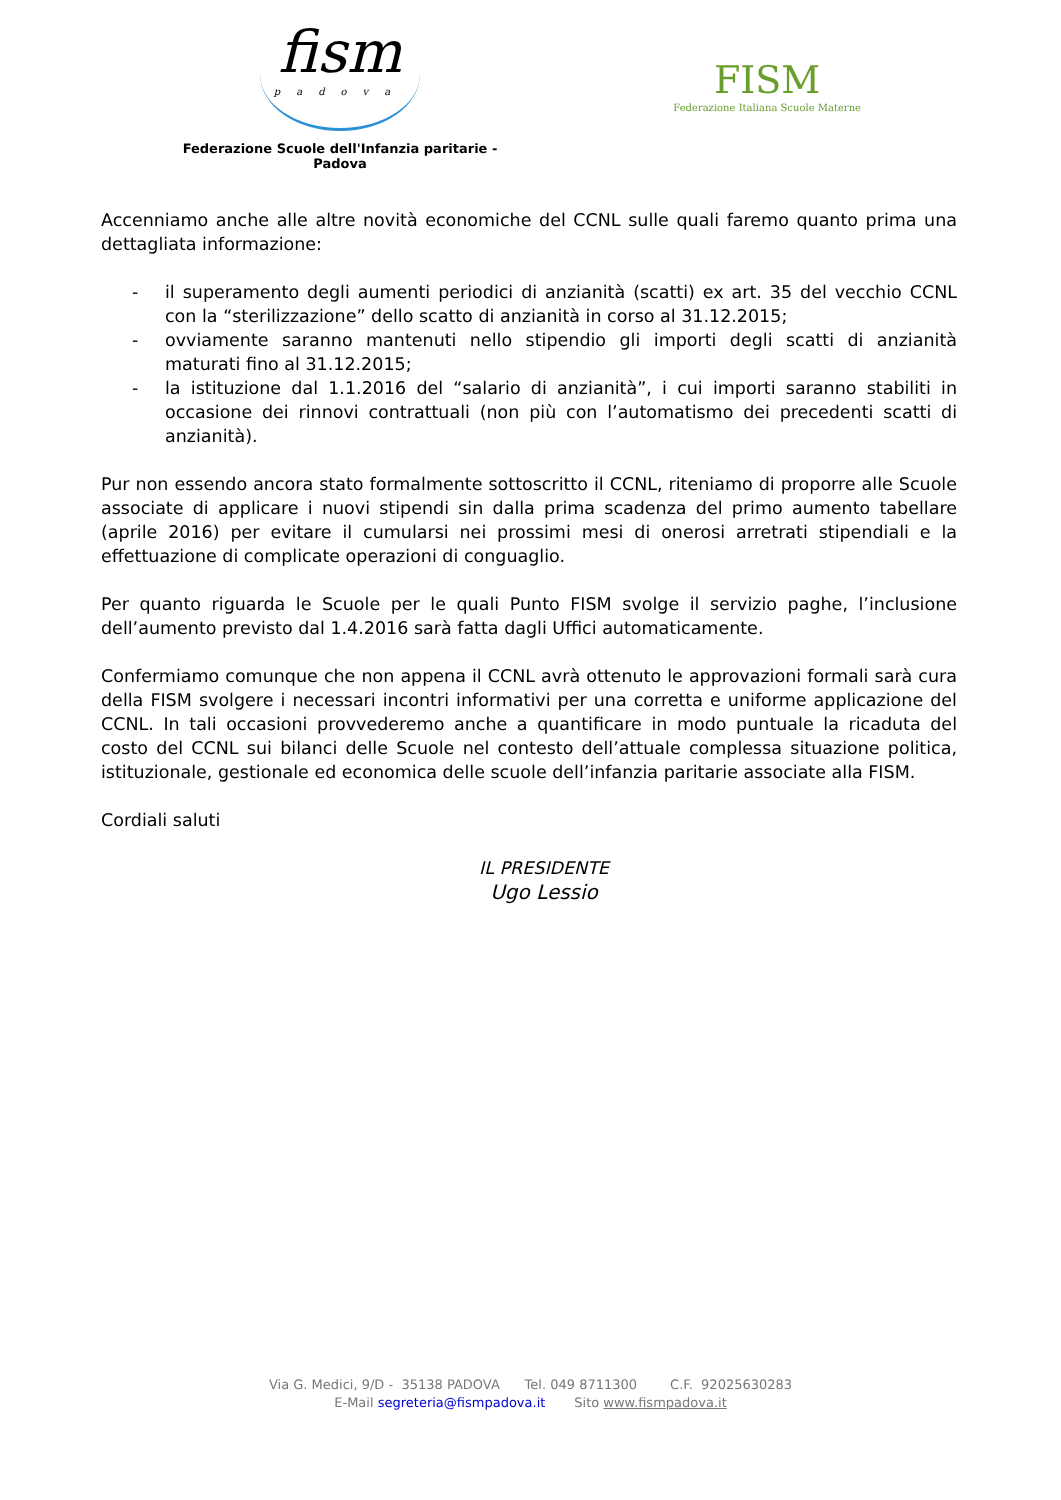fism
padova
Federazione Scuole dell'Infanzia paritarie - Padova
FISM
Federazione Italiana Scuole Materne
Accenniamo anche alle altre novità economiche del CCNL sulle quali faremo quanto prima una dettagliata informazione:
- il superamento degli aumenti periodici di anzianità (scatti) ex art. 35 del vecchio CCNL con la “sterilizzazione” dello scatto di anzianità in corso al 31.12.2015;
- ovviamente saranno mantenuti nello stipendio gli importi degli scatti di anzianità maturati fino al 31.12.2015;
- la istituzione dal 1.1.2016 del “salario di anzianità”, i cui importi saranno stabiliti in occasione dei rinnovi contrattuali (non più con l’automatismo dei precedenti scatti di anzianità).
Pur non essendo ancora stato formalmente sottoscritto il CCNL, riteniamo di proporre alle Scuole associate di applicare i nuovi stipendi sin dalla prima scadenza del primo aumento tabellare (aprile 2016) per evitare il cumularsi nei prossimi mesi di onerosi arretrati stipendiali e la effettuazione di complicate operazioni di conguaglio.
Per quanto riguarda le Scuole per le quali Punto FISM svolge il servizio paghe, l’inclusione dell’aumento previsto dal 1.4.2016 sarà fatta dagli Uffici automaticamente.
Confermiamo comunque che non appena il CCNL avrà ottenuto le approvazioni formali sarà cura della FISM svolgere i necessari incontri informativi per una corretta e uniforme applicazione del CCNL. In tali occasioni provvederemo anche a quantificare in modo puntuale la ricaduta del costo del CCNL sui bilanci delle Scuole nel contesto dell’attuale complessa situazione politica, istituzionale, gestionale ed economica delle scuole dell’infanzia paritarie associate alla FISM.
Cordiali saluti
IL PRESIDENTE
Ugo Lessio
Via G. Medici, 9/D - 35138 PADOVA Tel. 049 8711300 C.F. 92025630283
E-Mail segreteria@fismpadova.it Sito www.fismpadova.it